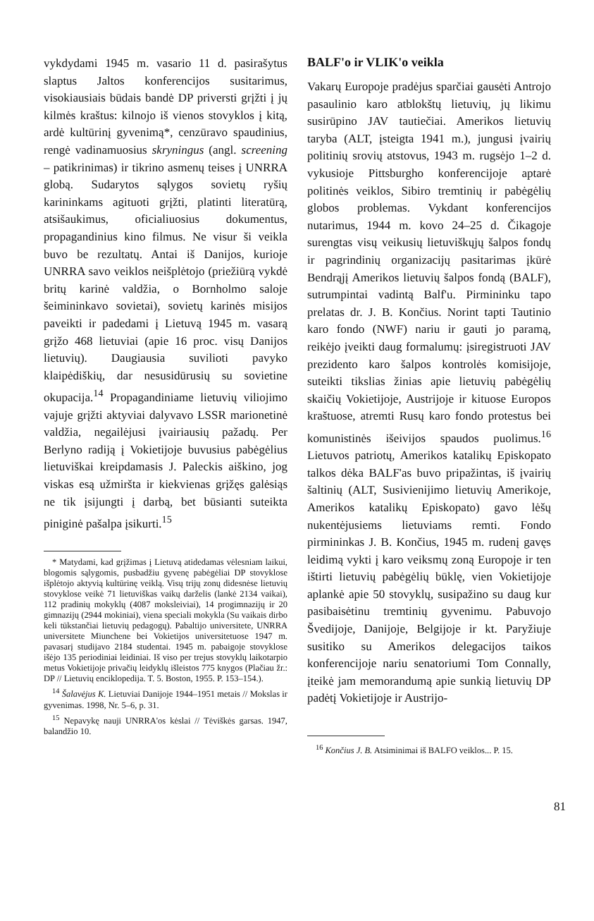vykdydami 1945 m. vasario 11 d. pasirašytus slaptus Jaltos konferencijos susitarimus, visokiausiais būdais bandė DP priversti grįžti į jų kilmės kraštus: kilnojo iš vienos stovyklos į kitą, ardė kultūrinį gyvenimą*, cenzūravo spaudinius, rengė vadinamuosius skryningus (angl. screening – patikrinimas) ir tikrino asmenų teises į UNRRA globą. Sudarytos sąlygos sovietų ryšių karininkams agituoti grįžti, platinti literatūrą, atsišaukimus, oficialiuosius dokumentus, propagandinius kino filmus. Ne visur ši veikla buvo be rezultatų. Antai iš Danijos, kurioje UNRRA savo veiklos neišplėtojo (priežiūrą vykdė britų karinė valdžia, o Bornholmo saloje šeimininkavo sovietai), sovietų karinės misijos paveikti ir padedami į Lietuvą 1945 m. vasarą grįžo 468 lietuviai (apie 16 proc. visų Danijos lietuvių). Daugiausia suvilioti pavyko klaipėdiškių, dar nesusidūrusių su sovietine okupacija.<sup>14</sup> Propagandiniame lietuvių viliojimo vajuje grįžti aktyviai dalyvavo LSSR marionetinė valdžia, negailėjusi įvairiausių pažadų. Per Berlyno radiją į Vokietijoje buvusius pabėgėlius lietuviškai kreipdamasis J. Paleckis aiškino, jog viskas esą užmiršta ir kiekvienas grįžęs galėsiąs ne tik įsijungti į darbą, bet būsianti suteikta piniginė pašalpa įsikurti.<sup>15</sup>
* Matydami, kad grįžimas į Lietuvą atidedamas vėlesniam laikui, blogomis sąlygomis, pusbadžiu gyvenę pabėgėliai DP stovyklose išplėtojo aktyvią kultūrinę veiklą. Visų trijų zonų didesnėse lietuvių stovyklose veikė 71 lietuviškas vaikų darželis (lankė 2134 vaikai), 112 pradinių mokyklų (4087 moksleiviai), 14 progimnazijų ir 20 gimnazijų (2944 mokiniai), viena speciali mokykla (Su vaikais dirbo keli tūkstančiai lietuvių pedagogų). Pabaltijo universitete, UNRRA universitete Miunchene bei Vokietijos universitetuose 1947 m. pavasarį studijavo 2184 studentai. 1945 m. pabaigoje stovyklose išėjo 135 periodiniai leidiniai. Iš viso per trejus stovyklų laikotarpio metus Vokietijoje privačių leidyklų išleistos 775 knygos (Plačiau žr.: DP // Lietuvių enciklopedija. T. 5. Boston, 1955. P. 153–154.).
<sup>14</sup> Šalavėjus K. Lietuviai Danijoje 1944–1951 metais // Mokslas ir gyvenimas. 1998, Nr. 5–6, p. 31.
<sup>15</sup> Nepavykę nauji UNRRA'os kėslai // Tėviškės garsas. 1947, balandžio 10.
BALF'o ir VLIK'o veikla
Vakarų Europoje pradėjus sparčiai gausėti Antrojo pasaulinio karo atblokštų lietuvių, jų likimu susirūpino JAV tautiečiai. Amerikos lietuvių taryba (ALT, įsteigta 1941 m.), jungusi įvairių politinių srovių atstovus, 1943 m. rugsėjo 1–2 d. vykusioje Pittsburgho konferencijoje aptarė politinės veiklos, Sibiro tremtinių ir pabėgėlių globos problemas. Vykdant konferencijos nutarimus, 1944 m. kovo 24–25 d. Čikagoje surengtas visų veikusių lietuviškųjų šalpos fondų ir pagrindinių organizacijų pasitarimas įkūrė Bendrąjį Amerikos lietuvių šalpos fondą (BALF), sutrumpintai vadintą Balf'u. Pirmininku tapo prelatas dr. J. B. Končius. Norint tapti Tautinio karo fondo (NWF) nariu ir gauti jo paramą, reikėjo įveikti daug formalumų: įsiregistruoti JAV prezidento karo šalpos kontrolės komisijoje, suteikti tikslias žinias apie lietuvių pabėgėlių skaičių Vokietijoje, Austrijoje ir kituose Europos kraštuose, atremti Rusų karo fondo protestus bei komunistinės išeivijos spaudos puolimus.<sup>16</sup> Lietuvos patriotų, Amerikos katalikų Episkopato talkos dėka BALF'as buvo pripažintas, iš įvairių šaltinių (ALT, Susivienijimo lietuvių Amerikoje, Amerikos katalikų Episkopato) gavo lėšų nukentėjusiems lietuviams remti. Fondo pirmininkas J. B. Končius, 1945 m. rudenį gavęs leidimą vykti į karo veiksmų zoną Europoje ir ten ištirti lietuvių pabėgėlių būklę, vien Vokietijoje aplankė apie 50 stovyklų, susipažino su daug kur pasibaisėtinu tremtinių gyvenimu. Pabuvojo Švedijoje, Danijoje, Belgijoje ir kt. Paryžiuje susitiko su Amerikos delegacijos taikos konferencijoje nariu senatoriumi Tom Connally, įteikė jam memorandumą apie sunkią lietuvių DP padėtį Vokietijoje ir Austrijo-
<sup>16</sup> Končius J. B. Atsiminimai iš BALFO veiklos... P. 15.
81